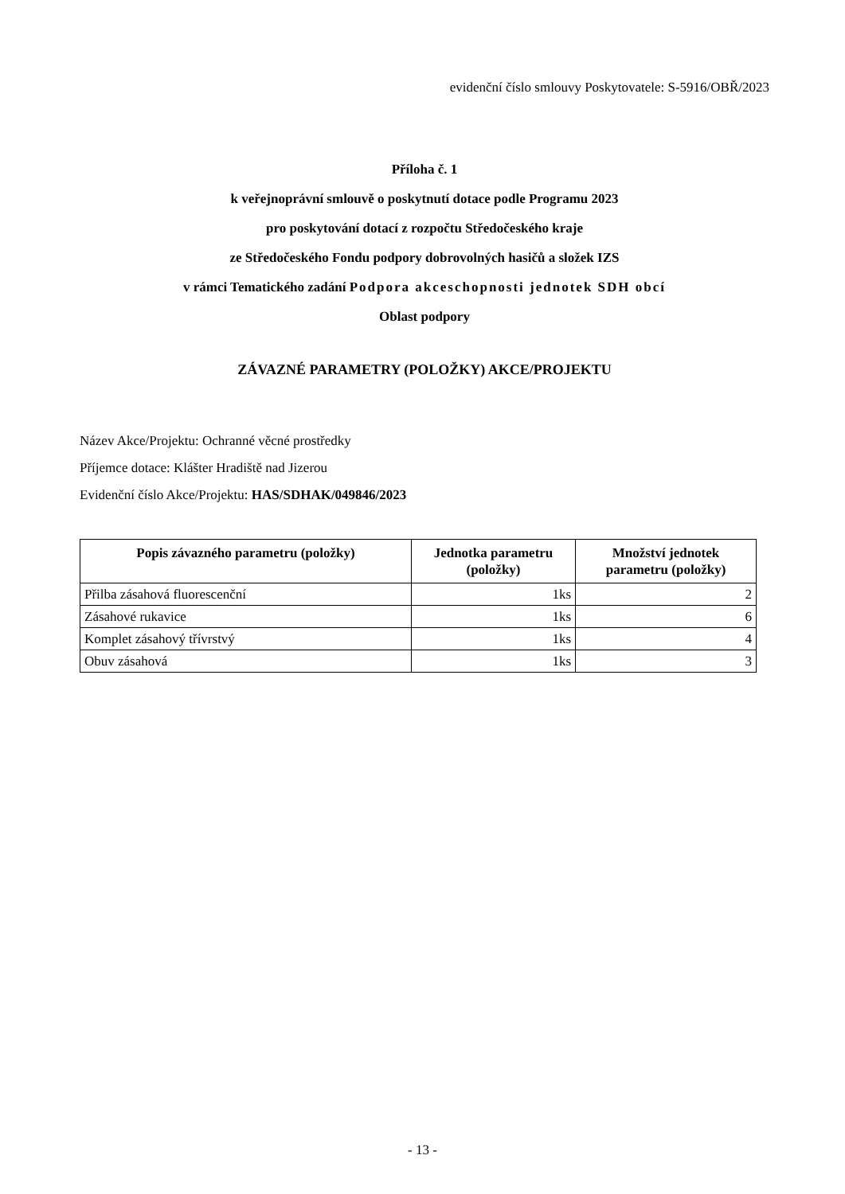evidenční číslo smlouvy Poskytovatele: S-5916/OBŘ/2023
Příloha č. 1
k veřejnoprávní smlouvě o poskytnutí dotace podle Programu 2023
pro poskytování dotací z rozpočtu Středočeského kraje
ze Středočeského Fondu podpory dobrovolných hasičů a složek IZS
v rámci Tematického zadání Podpora akceschopnosti jednotek SDH obcí
Oblast podpory
ZÁVAZNÉ PARAMETRY (POLOŽKY) AKCE/PROJEKTU
Název Akce/Projektu: Ochranné věcné prostředky
Příjemce dotace: Klášter Hradiště nad Jizerou
Evidenční číslo Akce/Projektu: HAS/SDHAK/049846/2023
| Popis závazného parametru (položky) | Jednotka parametru (položky) | Množství jednotek parametru (položky) |
| --- | --- | --- |
| Přilba zásahová fluorescenční | 1ks | 2 |
| Zásahové rukavice | 1ks | 6 |
| Komplet zásahový třívrstvý | 1ks | 4 |
| Obuv zásahová | 1ks | 3 |
- 13 -